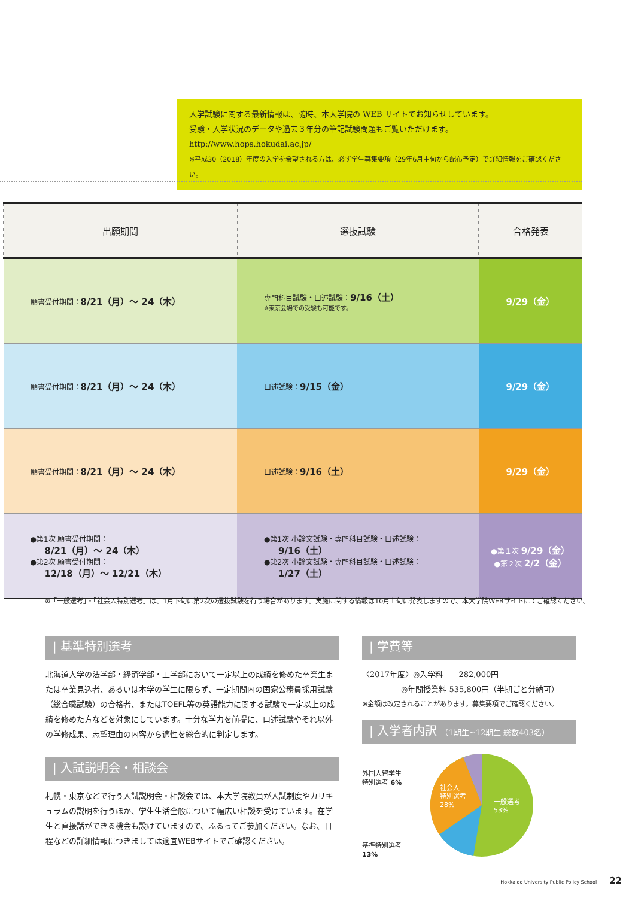入学試験に関する最新情報は、随時、本大学院の WEB サイトでお知らせしています。
受験・入学状況のデータや過去３年分の筆記試験問題もご覧いただけます。
http://www.hops.hokudai.ac.jp/
※平成30（2018）年度の入学を希望される方は、必ず学生募集要項（29年6月中旬から配布予定）で詳細情報をご確認ください。
| 出願期間 | 選抜試験 | 合格発表 |
| --- | --- | --- |
| 願書受付期間： 8/21（月）〜 24（木） | 専門科目試験・口述試験： 9/16（土） ※東京会場での受験も可能です。 | 9/29（金） |
| 願書受付期間： 8/21（月）〜 24（木） | 口述試験： 9/15（金） | 9/29（金） |
| 願書受付期間： 8/21（月）〜 24（木） | 口述試験： 9/16（土） | 9/29（金） |
| ●第1次 願書受付期間： 8/21（月）〜 24（木） ●第2次 願書受付期間： 12/18（月）〜 12/21（木） | ●第1次 小論文試験・専門科目試験・口述試験： 9/16（土） ●第2次 小論文試験・専門科目試験・口述試験： 1/27（土） | ●第１次 9/29（金） ●第２次 2/2（金） |
※「一般選考」・「社会人特別選考」は、1月下旬に第2次の選抜試験を行う場合があります。実施に関する情報は10月上旬に発表しますので、本大学院WEBサイトにてご確認ください。
| 基準特別選考
北海道大学の法学部・経済学部・工学部において一定以上の成績を修めた卒業生または卒業見込者、あるいは本学の学生に限らず、一定期間内の国家公務員採用試験（総合職試験）の合格者、またはTOEFL等の英語能力に関する試験で一定以上の成績を修めた方などを対象にしています。十分な学力を前提に、口述試験やそれ以外の学修成果、志望理由の内容から適性を総合的に判定します。
| 入試説明会・相談会
札幌・東京などで行う入試説明会・相談会では、本大学院教員が入試制度やカリキュラムの説明を行うほか、学生生活全般について幅広い相談を受けています。在学生と直接話ができる機会も設けていますので、ふるってご参加ください。なお、日程などの詳細情報につきましては適宜WEBサイトでご確認ください。
| 学費等
〈2017年度〉◎入学料　　282,000円
　　　　　◎年間授業料 535,800円（半期ごと分納可）
※金額は改定されることがあります。募集要項でご確認ください。
| 入学者内訳 （1期生~12期生 総数403名）
外国人留学生
特別選考 6%
基準特別選考
13%
社会人
特別選考
28%
一般選考
53%
Hokkaido University Public Policy School 22